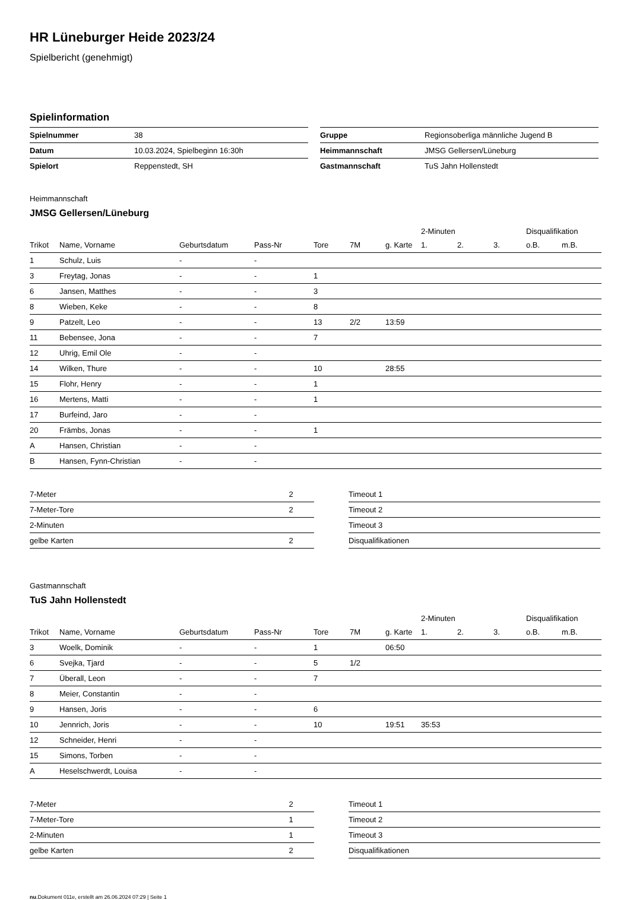HR Lüneburger Heide 2023/24
Spielbericht (genehmigt)
Spielinformation
| Spielnummer | 38 |
| Datum | 10.03.2024, Spielbeginn 16:30h |
| Spielort | Reppenstedt, SH |
| Gruppe | Regionsoberliga männliche Jugend B |
| Heimmannschaft | JMSG Gellersen/Lüneburg |
| Gastmannschaft | TuS Jahn Hollenstedt |
Heimmannschaft
JMSG Gellersen/Lüneburg
| | | | | | | | 2-Minuten | | | Disqualifikation | |
| --- | --- | --- | --- | --- | --- | --- | --- | --- | --- | --- | --- |
| Trikot | Name, Vorname | Geburtsdatum | Pass-Nr | Tore | 7M | g. Karte | 1. | 2. | 3. | o.B. | m.B. |
| 1 | Schulz, Luis | - | - | | | | | | | | |
| 3 | Freytag, Jonas | - | - | 1 | | | | | | | |
| 6 | Jansen, Matthes | - | - | 3 | | | | | | | |
| 8 | Wieben, Keke | - | - | 8 | | | | | | | |
| 9 | Patzelt, Leo | - | - | 13 | 2/2 | 13:59 | | | | | |
| 11 | Bebensee, Jona | - | - | 7 | | | | | | | |
| 12 | Uhrig, Emil Ole | - | - | | | | | | | | |
| 14 | Wilken, Thure | - | - | 10 | | 28:55 | | | | | |
| 15 | Flohr, Henry | - | - | 1 | | | | | | | |
| 16 | Mertens, Matti | - | - | 1 | | | | | | | |
| 17 | Burfeind, Jaro | - | - | | | | | | | | |
| 20 | Främbs, Jonas | - | - | 1 | | | | | | | |
| A | Hansen, Christian | - | - | | | | | | | | |
| B | Hansen, Fynn-Christian | - | - | | | | | | | | |
| 7-Meter | 2 |
| 7-Meter-Tore | 2 |
| 2-Minuten | |
| gelbe Karten | 2 |
| Timeout 1 |
| Timeout 2 |
| Timeout 3 |
| Disqualifikationen |
Gastmannschaft
TuS Jahn Hollenstedt
| | | | | | | | 2-Minuten | | | Disqualifikation | |
| --- | --- | --- | --- | --- | --- | --- | --- | --- | --- | --- | --- |
| Trikot | Name, Vorname | Geburtsdatum | Pass-Nr | Tore | 7M | g. Karte | 1. | 2. | 3. | o.B. | m.B. |
| 3 | Woelk, Dominik | - | - | 1 | | 06:50 | | | | | |
| 6 | Svejka, Tjard | - | - | 5 | 1/2 | | | | | | |
| 7 | Überall, Leon | - | - | 7 | | | | | | | |
| 8 | Meier, Constantin | - | - | | | | | | | | |
| 9 | Hansen, Joris | - | - | 6 | | | | | | | |
| 10 | Jennrich, Joris | - | - | 10 | | 19:51 | 35:53 | | | | |
| 12 | Schneider, Henri | - | - | | | | | | | | |
| 15 | Simons, Torben | - | - | | | | | | | | |
| A | Heselschwerdt, Louisa | - | - | | | | | | | | |
| 7-Meter | 2 |
| 7-Meter-Tore | 1 |
| 2-Minuten | 1 |
| gelbe Karten | 2 |
| Timeout 1 |
| Timeout 2 |
| Timeout 3 |
| Disqualifikationen |
nu.Dokument 011e, erstellt am 26.06.2024 07:29 | Seite 1